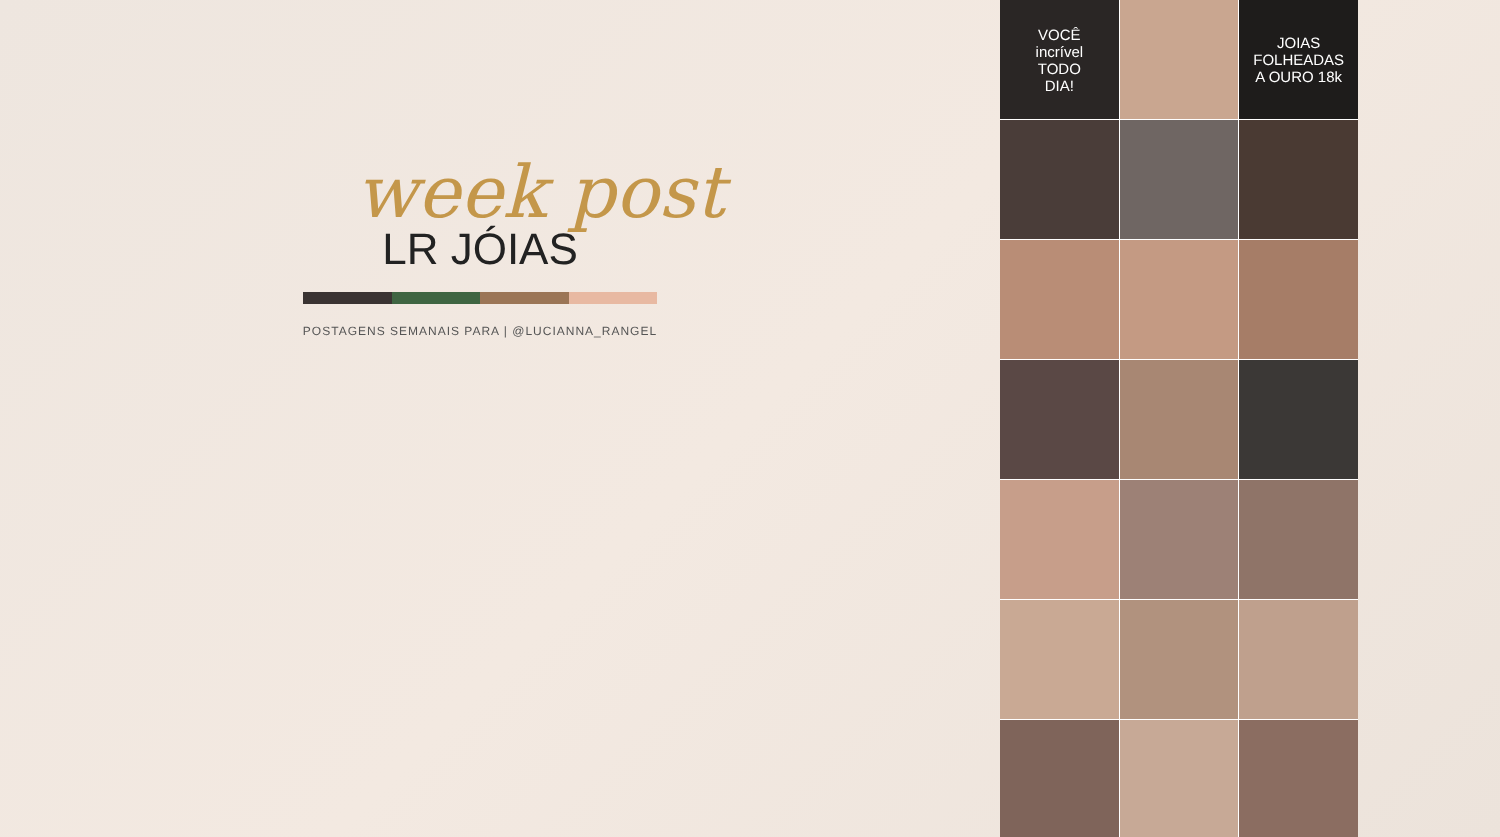week post
LR JÓIAS
POSTAGENS SEMANAIS PARA | @LUCIANNA_RANGEL
VOCÊ
incrível
TODO
DIA!
JOIAS
FOLHEADAS
A OURO 18k